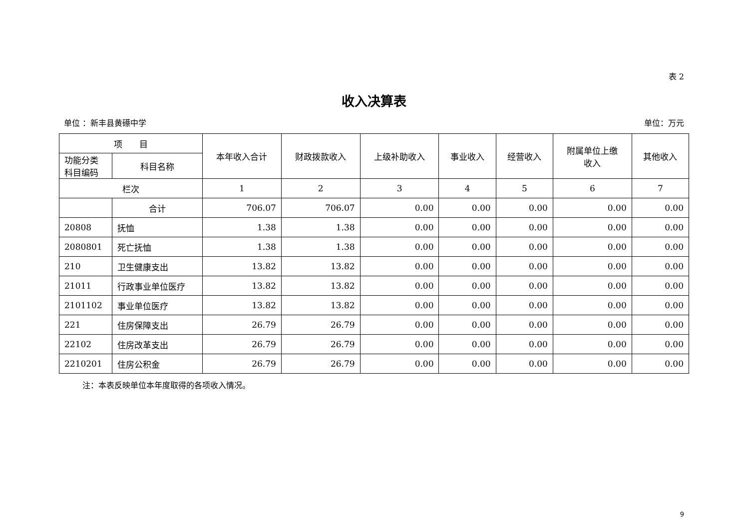表 2
收入决算表
单位 ：新丰县黄礤中学 单位：万元
| 项 目 | | 本年收入合计 | 财政拨款收入 | 上级补助收入 | 事业收入 | 经营收入 | 附属单位上缴 收入 | 其他收入 |
| --- | --- | --- | --- | --- | --- | --- | --- | --- |
| 功能分类 科目编码 | 科目名称 | | | | | | | |
| 栏次 | | 1 | 2 | 3 | 4 | 5 | 6 | 7 |
| | 合计 | 706.07 | 706.07 | 0.00 | 0.00 | 0.00 | 0.00 | 0.00 |
| 20808 | 抚恤 | 1.38 | 1.38 | 0.00 | 0.00 | 0.00 | 0.00 | 0.00 |
| 2080801 | 死亡抚恤 | 1.38 | 1.38 | 0.00 | 0.00 | 0.00 | 0.00 | 0.00 |
| 210 | 卫生健康支出 | 13.82 | 13.82 | 0.00 | 0.00 | 0.00 | 0.00 | 0.00 |
| 21011 | 行政事业单位医疗 | 13.82 | 13.82 | 0.00 | 0.00 | 0.00 | 0.00 | 0.00 |
| 2101102 | 事业单位医疗 | 13.82 | 13.82 | 0.00 | 0.00 | 0.00 | 0.00 | 0.00 |
| 221 | 住房保障支出 | 26.79 | 26.79 | 0.00 | 0.00 | 0.00 | 0.00 | 0.00 |
| 22102 | 住房改革支出 | 26.79 | 26.79 | 0.00 | 0.00 | 0.00 | 0.00 | 0.00 |
| 2210201 | 住房公积金 | 26.79 | 26.79 | 0.00 | 0.00 | 0.00 | 0.00 | 0.00 |
注：本表反映单位本年度取得的各项收入情况。
9